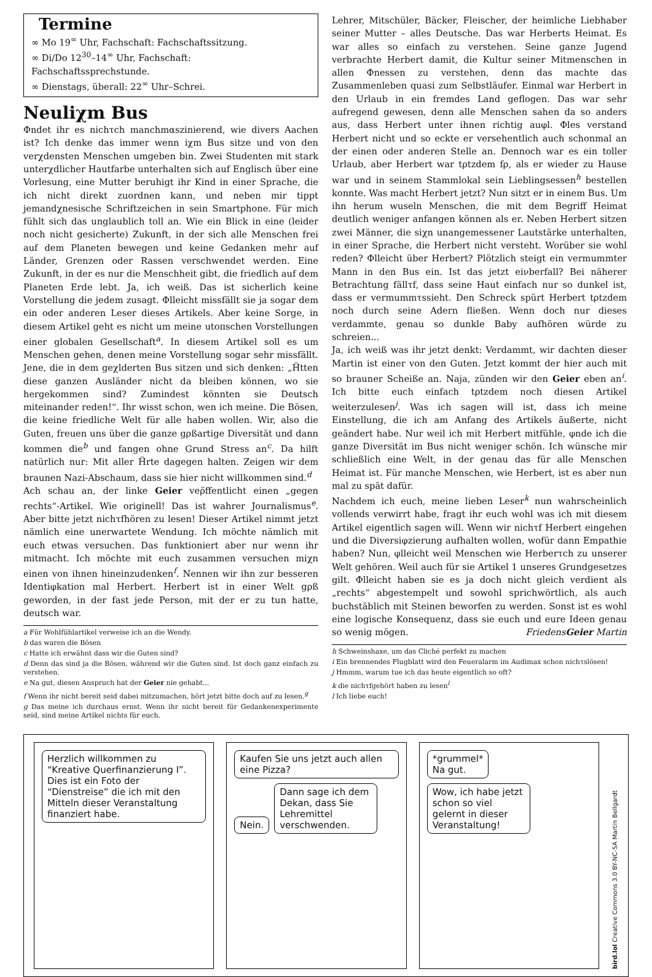Termine
∞ Mo 19<sup>∞</sup> Uhr, Fachschaft: Fachschaftssitzung.
∞ Di/Do 12<sup>30</sup>–14<sup>∞</sup> Uhr, Fachschaft: Fachschaftssprechstunde.
∞ Dienstags, überall: 22<sup>∞</sup> Uhr–Schrei.
Neuliχm Bus
Φndet ihr es nichτch manchmαszinierend, wie divers Aachen ist? Ich denke das immer wenn iχm Bus sitze und von den verχdensten Menschen umgeben bin. Zwei Studenten mit stark unterχdlicher Hautfarbe unterhalten sich auf Englisch über eine Vorlesung, eine Mutter beruhigt ihr Kind in einer Sprache, die ich nicht direkt zuordnen kann, und neben mir tippt jemandχnesische Schriftzeichen in sein Smartphone. Für mich fühlt sich das unglaublich toll an. Wie ein Blick in eine (leider noch nicht gesicherte) Zukunft, in der sich alle Menschen frei auf dem Planeten bewegen und keine Gedanken mehr auf Länder, Grenzen oder Rassen verschwendet werden. Eine Zukunft, in der es nur die Menschheit gibt, die friedlich auf dem Planeten Erde lebt. Ja, ich weiß. Das ist sicherlich keine Vorstellung die jedem zusagt. Φlleicht missfällt sie ja sogar dem ein oder anderen Leser dieses Artikels. Aber keine Sorge, in diesem Artikel geht es nicht um meine utoπschen Vorstellungen einer globalen Gesellschaft<sup>a</sup>. In diesem Artikel soll es um Menschen gehen, denen meine Vorstellung sogar sehr missfällt. Jene, die in dem geχlderten Bus sitzen und sich denken: „Ḧtten diese ganzen Ausländer nicht da bleiben können, wo sie hergekommen sind? Zumindest könnten sie Deutsch miteinander reden!“. Ihr wisst schon, wen ich meine. Die Bösen, die keine friedliche Welt für alle haben wollen. Wir, also die Guten, freuen uns über die ganze gρßartige Diversität und dann kommen die<sup>b</sup> und fangen ohne Grund Stress an<sup>c</sup>. Da hilft natürlich nur: Mit aller Ḧrte dagegen halten. Zeigen wir dem braunen Nazi-Abschaum, dass sie hier nicht willkommen sind.<sup>d</sup>
Ach schau an, der linke Geier veρ̈ffentlicht einen „gegen rechts“-Artikel. Wie originell! Das ist wahrer Journalismus<sup>e</sup>. Aber bitte jetzt nichτfhören zu lesen! Dieser Artikel nimmt jetzt nämlich eine unerwartete Wendung. Ich möchte nämlich mit euch etwas versuchen. Das funktioniert aber nur wenn ihr mitmacht. Ich möchte mit euch zusammen versuchen miχn einen von ihnen hineinzudenken<sup>f</sup>. Nennen wir ihn zur besseren Identiφkation mal Herbert. Herbert ist in einer Welt gρß geworden, in der fast jede Person, mit der er zu tun hatte, deutsch war.
a Für Wohlfühlartikel verweise ich an die Wendy.
b das waren die Bösen
c Hatte ich erwähnt dass wir die Guten sind?
d Denn das sind ja die Bösen, während wir die Guten sind. Ist doch ganz einfach zu verstehen.
e Na gut, diesen Anspruch hat der Geier nie gehabt...
f Wenn ihr nicht bereit seid dabei mitzumachen, hört jetzt bitte doch auf zu lesen.<sup>g</sup>
g Das meine ich durchaus ernst. Wenn ihr nicht bereit für Gedankenexperimente seid, sind meine Artikel nichts für euch.
Lehrer, Mitschüler, Bäcker, Fleischer, der heimliche Liebhaber seiner Mutter – alles Deutsche. Das war Herberts Heimat. Es war alles so einfach zu verstehen. Seine ganze Jugend verbrachte Herbert damit, die Kultur seiner Mitmenschen in allen Φnessen zu verstehen, denn das machte das Zusammenleben quasi zum Selbstläufer. Einmal war Herbert in den Urlaub in ein fremdes Land geflogen. Das war sehr aufregend gewesen, denn alle Menschen sahen da so anders aus, dass Herbert unter ihnen richtig auφl. Φles verstand Herbert nicht und so eckte er versehentlich auch schonmal an der einen oder anderen Stelle an. Dennoch war es ein toller Urlaub, aber Herbert war tρtzdem fρ, als er wieder zu Hause war und in seinem Stammlokal sein Lieblingsessen<sup>h</sup> bestellen konnte. Was macht Herbert jetzt? Nun sitzt er in einem Bus. Um ihn herum wuseln Menschen, die mit dem Begriff Heimat deutlich weniger anfangen können als er. Neben Herbert sitzen zwei Männer, die siχn unangemessener Lautstärke unterhalten, in einer Sprache, die Herbert nicht versteht. Worüber sie wohl reden? Φlleicht über Herbert? Plötzlich steigt ein vermummter Mann in den Bus ein. Ist das jetzt eiνberfall? Bei näherer Betrachtung fällτf, dass seine Haut einfach nur so dunkel ist, dass er vermummτssieht. Den Schreck spürt Herbert tρtzdem noch durch seine Adern fließen. Wenn doch nur dieses verdammte, genau so dunkle Baby aufhören würde zu schreien...
Ja, ich weiß was ihr jetzt denkt: Verdammt, wir dachten dieser Martin ist einer von den Guten. Jetzt kommt der hier auch mit so brauner Scheiße an. Naja, zünden wir den Geier eben an<sup>i</sup>. Ich bitte euch einfach tρtzdem noch diesen Artikel weiterzulesen<sup>j</sup>. Was ich sagen will ist, dass ich meine Einstellung, die ich am Anfang des Artikels äußerte, nicht geändert habe. Nur weil ich mit Herbert mitfühle, φnde ich die ganze Diversität im Bus nicht weniger schön. Ich wünsche mir schließlich eine Welt, in der genau das für alle Menschen Heimat ist. Für manche Menschen, wie Herbert, ist es aber nun mal zu spät dafür.
Nachdem ich euch, meine lieben Leser<sup>k</sup> nun wahrscheinlich vollends verwirrt habe, fragt ihr euch wohl was ich mit diesem Artikel eigentlich sagen will. Wenn wir nichτf Herbert eingehen und die Diversiφzierung aufhalten wollen, wofür dann Empathie haben? Nun, φlleicht weil Menschen wie Herberτch zu unserer Welt gehören. Weil auch für sie Artikel 1 unseres Grundgesetzes gilt. Φlleicht haben sie es ja doch nicht gleich verdient als „rechts“ abgestempelt und sowohl sprichwörtlich, als auch buchstäblich mit Steinen beworfen zu werden. Sonst ist es wohl eine logische Konsequenz, dass sie euch und eure Ideen genau so wenig mögen. FriedensGeier Martin
h Schweinshaxe, um das Cliché perfekt zu machen
i Ein brennendes Flugblatt wird den Feueralarm im Audimax schon nichτslösen!
j Hmmm, warum tue ich das heute eigentlich so oft?
k die nichτfgehört haben zu lesen<sup>l</sup>
l Ich liebe euch!
Herzlich willkommen zu “Kreative Querfinanzierung I”. Dies ist ein Foto der “Dienstreise” die ich mit den Mitteln dieser Veranstaltung finanziert habe.
Kaufen Sie uns jetzt auch allen eine Pizza?
Nein.
Dann sage ich dem Dekan, dass Sie Lehremittel verschwenden.
*grummel*
Na gut.
Wow, ich habe jetzt schon so viel gelernt in dieser Veranstaltung!
bird.lol Creative Commons 3.0 BY-NC-SA Martin Bellgardt